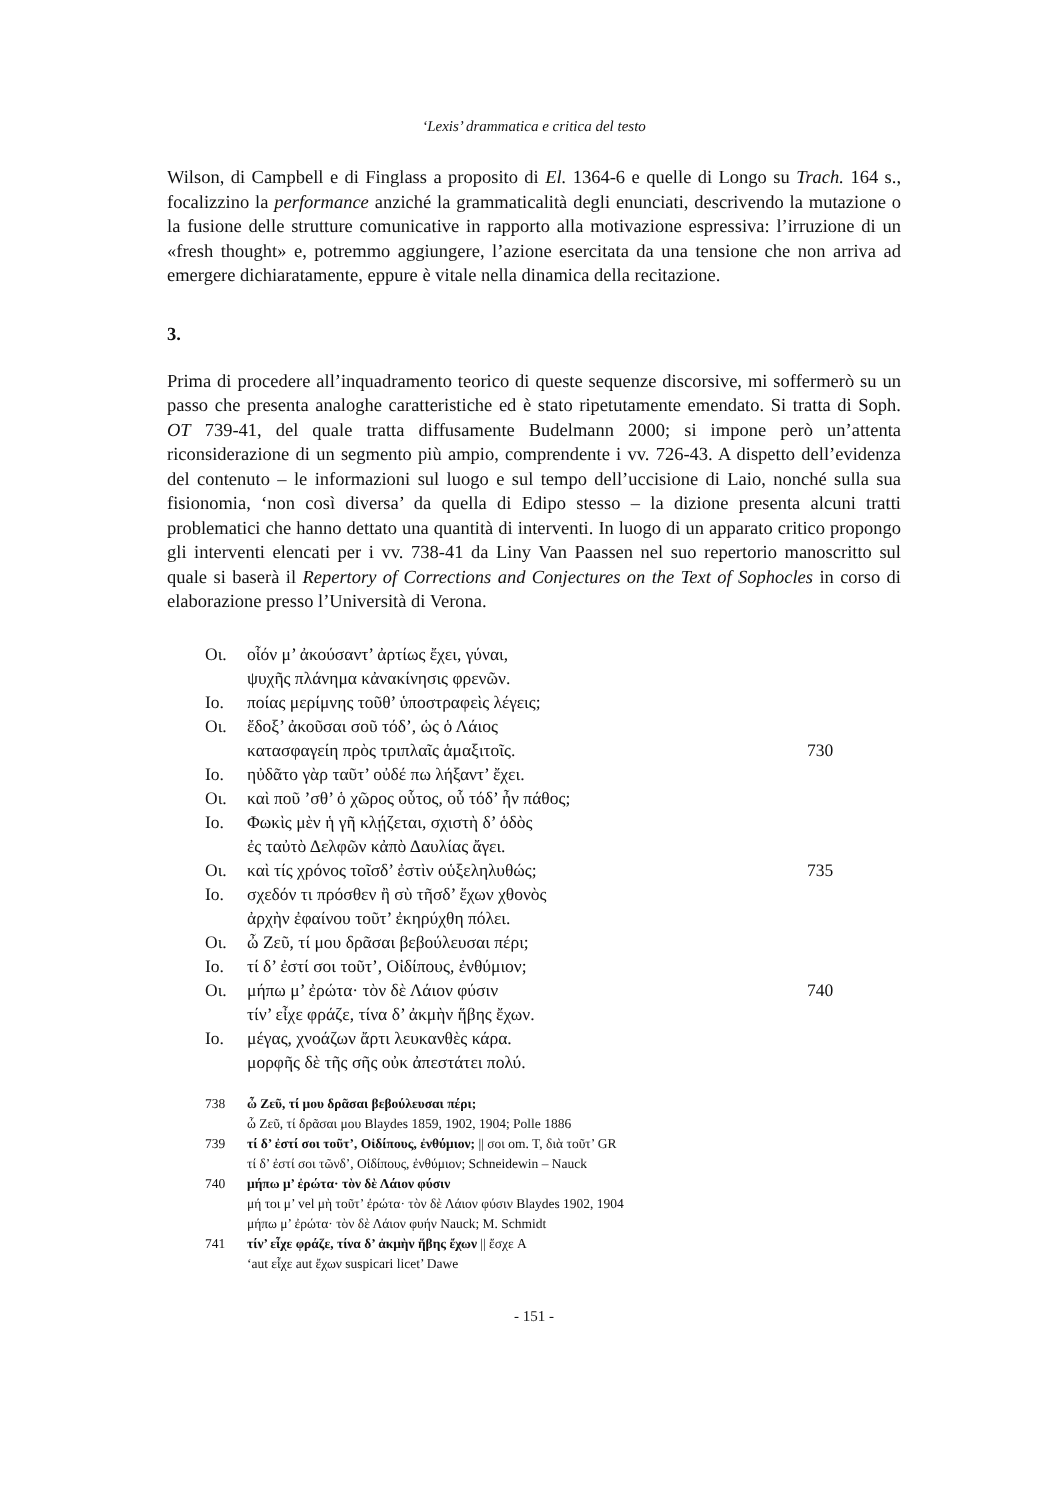‘Lexis’ drammatica e critica del testo
Wilson, di Campbell e di Finglass a proposito di El. 1364-6 e quelle di Longo su Trach. 164 s., focalizzino la performance anziché la grammaticalità degli enunciati, descrivendo la mutazione o la fusione delle strutture comunicative in rapporto alla motivazione espressiva: l’irruzione di un «fresh thought» e, potremmo aggiungere, l’azione esercitata da una tensione che non arriva ad emergere dichiaratamente, eppure è vitale nella dinamica della recitazione.
3.
Prima di procedere all’inquadramento teorico di queste sequenze discorsive, mi soffermerò su un passo che presenta analoghe caratteristiche ed è stato ripetutamente emendato. Si tratta di Soph. OT 739-41, del quale tratta diffusamente Budelmann 2000; si impone però un’attenta riconsiderazione di un segmento più ampio, comprendente i vv. 726-43. A dispetto dell’evidenza del contenuto – le informazioni sul luogo e sul tempo dell’uccisione di Laio, nonché sulla sua fisionomia, ‘non così diversa’ da quella di Edipo stesso – la dizione presenta alcuni tratti problematici che hanno dettato una quantità di interventi. In luogo di un apparato critico propongo gli interventi elencati per i vv. 738-41 da Liny Van Paassen nel suo repertorio manoscritto sul quale si baserà il Repertory of Corrections and Conjectures on the Text of Sophocles in corso di elaborazione presso l’Università di Verona.
| Οι. | οἷόν μ’ ἀκούσαντ’ ἀρτίως ἔχει, γύναι, | |
| | ψυχῆς πλάνημα κἀνακίνησις φρενῶν. | |
| Ιο. | ποίας μερίμνης τοῦθ’ ὑποστραφεὶς λέγεις; | |
| Οι. | ἔδοξ’ ἀκοῦσαι σοῦ τόδ’, ὡς ὁ Λάιος | |
| | κατασφαγείη πρὸς τριπλαῖς ἁμαξιτοῖς. | 730 |
| Ιο. | ηὐδᾶτο γὰρ ταῦτ’ οὐδέ πω λήξαντ’ ἔχει. | |
| Οι. | καὶ ποῦ ’σθ’ ὁ χῶρος οὗτος, οὗ τόδ’ ἦν πάθος; | |
| Ιο. | Φωκὶς μὲν ἡ γῆ κλῄζεται, σχιστὴ δ’ ὁδὸς | |
| | ἐς ταὐτὸ Δελφῶν κἀπὸ Δαυλίας ἄγει. | |
| Οι. | καὶ τίς χρόνος τοῖσδ’ ἐστὶν οὑξεληλυθώς; | 735 |
| Ιο. | σχεδόν τι πρόσθεν ἢ σὺ τῆσδ’ ἔχων χθονὸς | |
| | ἀρχὴν ἐφαίνου τοῦτ’ ἐκηρύχθη πόλει. | |
| Οι. | ὦ Ζεῦ, τί μου δρᾶσαι βεβούλευσαι πέρι; | |
| Ιο. | τί δ’ ἐστί σοι τοῦτ’, Οἰδίπους, ἐνθύμιον; | |
| Οι. | μήπω μ’ ἐρώτα· τὸν δὲ Λάιον φύσιν | 740 |
| | τίν’ εἶχε φράζε, τίνα δ’ ἀκμὴν ἥβης ἔχων. | |
| Ιο. | μέγας, χνοάζων ἄρτι λευκανθὲς κάρα. | |
| | μορφῆς δὲ τῆς σῆς οὐκ ἀπεστάτει πολύ. | |
| 738 | ὦ Ζεῦ, τί μου δρᾶσαι βεβούλευσαι πέρι; |
| | ὦ Ζεῦ, τί δρᾶσαι μου Blaydes 1859, 1902, 1904; Polle 1886 |
| 739 | τί δ’ ἐστί σοι τοῦτ’, Οἰδίπους, ἐνθύμιον; // σοι om. T, διὰ τοῦτ’ GR |
| | τί δ’ ἐστί σοι τῶνδ’, Οἰδίπους, ἐνθύμιον; Schneidewin – Nauck |
| 740 | μήπω μ’ ἐρώτα· τὸν δὲ Λάιον φύσιν |
| | μή τοι μ’ vel μὴ τοῦτ’ ἐρώτα· τὸν δὲ Λάιον φύσιν Blaydes 1902, 1904 |
| | μήπω μ’ ἐρώτα· τὸν δὲ Λάιον φυήν Nauck; M. Schmidt |
| 741 | τίν’ εἶχε φράζε, τίνα δ’ ἀκμὴν ἥβης ἔχων // ἔσχε A |
| | ‘aut εἶχε aut ἔχων suspicari licet’ Dawe |
- 151 -